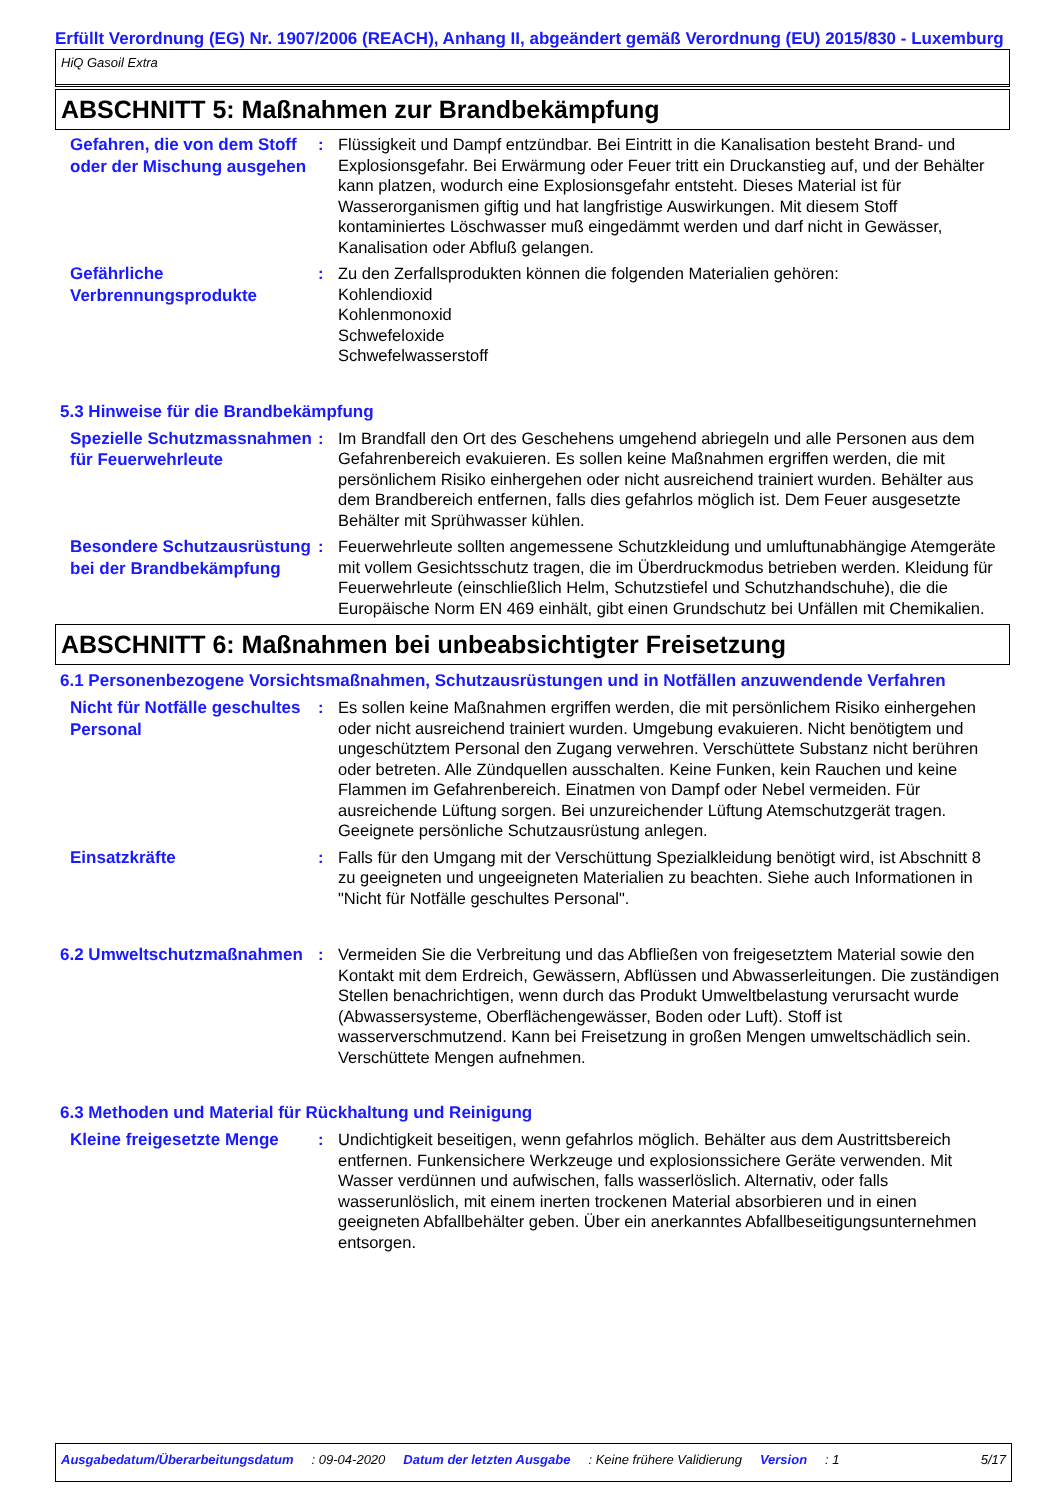Erfüllt Verordnung (EG) Nr. 1907/2006 (REACH), Anhang II, abgeändert gemäß Verordnung (EU) 2015/830 - Luxemburg
HiQ Gasoil Extra
ABSCHNITT 5: Maßnahmen zur Brandbekämpfung
Gefahren, die von dem Stoff oder der Mischung ausgehen
: Flüssigkeit und Dampf entzündbar. Bei Eintritt in die Kanalisation besteht Brand- und Explosionsgefahr. Bei Erwärmung oder Feuer tritt ein Druckanstieg auf, und der Behälter kann platzen, wodurch eine Explosionsgefahr entsteht. Dieses Material ist für Wasserorganismen giftig und hat langfristige Auswirkungen. Mit diesem Stoff kontaminiertes Löschwasser muß eingedämmt werden und darf nicht in Gewässer, Kanalisation oder Abfluß gelangen.
Gefährliche Verbrennungsprodukte
: Zu den Zerfallsprodukten können die folgenden Materialien gehören:
Kohlendioxid
Kohlenmonoxid
Schwefeloxide
Schwefelwasserstoff
5.3 Hinweise für die Brandbekämpfung
Spezielle Schutzmassnahmen für Feuerwehrleute
: Im Brandfall den Ort des Geschehens umgehend abriegeln und alle Personen aus dem Gefahrenbereich evakuieren. Es sollen keine Maßnahmen ergriffen werden, die mit persönlichem Risiko einhergehen oder nicht ausreichend trainiert wurden. Behälter aus dem Brandbereich entfernen, falls dies gefahrlos möglich ist. Dem Feuer ausgesetzte Behälter mit Sprühwasser kühlen.
Besondere Schutzausrüstung bei der Brandbekämpfung
: Feuerwehrleute sollten angemessene Schutzkleidung und umluftunabhängige Atemgeräte mit vollem Gesichtsschutz tragen, die im Überdruckmodus betrieben werden. Kleidung für Feuerwehrleute (einschließlich Helm, Schutzstiefel und Schutzhandschuhe), die die Europäische Norm EN 469 einhält, gibt einen Grundschutz bei Unfällen mit Chemikalien.
ABSCHNITT 6: Maßnahmen bei unbeabsichtigter Freisetzung
6.1 Personenbezogene Vorsichtsmaßnahmen, Schutzausrüstungen und in Notfällen anzuwendende Verfahren
Nicht für Notfälle geschultes Personal
: Es sollen keine Maßnahmen ergriffen werden, die mit persönlichem Risiko einhergehen oder nicht ausreichend trainiert wurden. Umgebung evakuieren. Nicht benötigtem und ungeschütztem Personal den Zugang verwehren. Verschüttete Substanz nicht berühren oder betreten. Alle Zündquellen ausschalten. Keine Funken, kein Rauchen und keine Flammen im Gefahrenbereich. Einatmen von Dampf oder Nebel vermeiden. Für ausreichende Lüftung sorgen. Bei unzureichender Lüftung Atemschutzgerät tragen. Geeignete persönliche Schutzausrüstung anlegen.
Einsatzkräfte
: Falls für den Umgang mit der Verschüttung Spezialkleidung benötigt wird, ist Abschnitt 8 zu geeigneten und ungeeigneten Materialien zu beachten. Siehe auch Informationen in "Nicht für Notfälle geschultes Personal".
6.2 Umweltschutzmaßnahmen
: Vermeiden Sie die Verbreitung und das Abfließen von freigesetztem Material sowie den Kontakt mit dem Erdreich, Gewässern, Abflüssen und Abwasserleitungen. Die zuständigen Stellen benachrichtigen, wenn durch das Produkt Umweltbelastung verursacht wurde (Abwassersysteme, Oberflächengewässer, Boden oder Luft). Stoff ist wasserverschmutzend. Kann bei Freisetzung in großen Mengen umweltschädlich sein. Verschüttete Mengen aufnehmen.
6.3 Methoden und Material für Rückhaltung und Reinigung
Kleine freigesetzte Menge
: Undichtigkeit beseitigen, wenn gefahrlos möglich. Behälter aus dem Austrittsbereich entfernen. Funkensichere Werkzeuge und explosionssichere Geräte verwenden. Mit Wasser verdünnen und aufwischen, falls wasserlöslich. Alternativ, oder falls wasserunlöslich, mit einem inerten trockenen Material absorbieren und in einen geeigneten Abfallbehälter geben. Über ein anerkanntes Abfallbeseitigungsunternehmen entsorgen.
Ausgabedatum/Überarbeitungsdatum : 09-04-2020 Datum der letzten Ausgabe : Keine frühere Validierung Version : 1 5/17